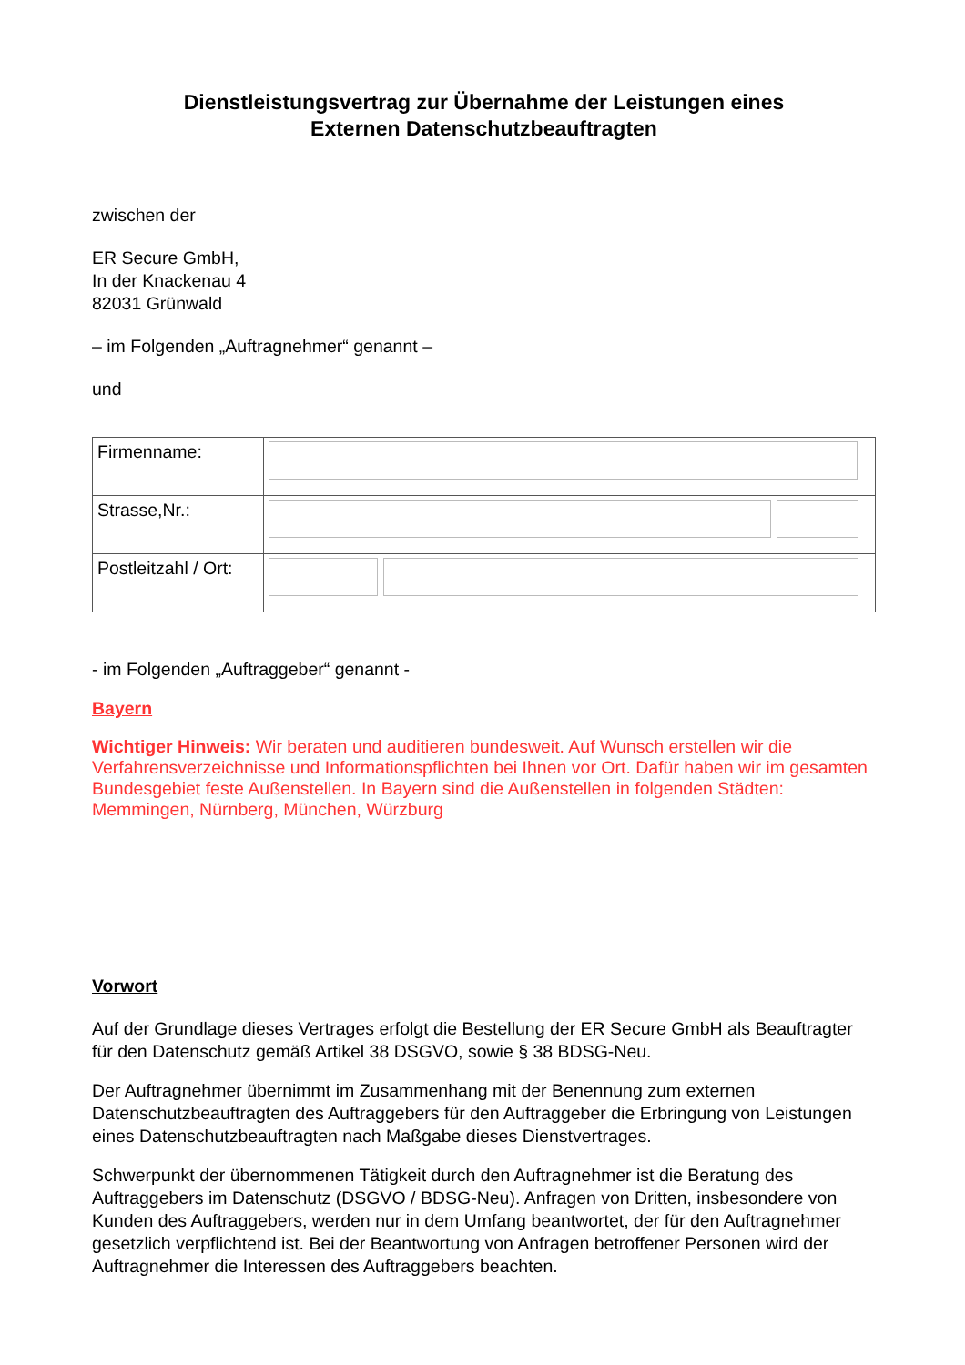Dienstleistungsvertrag zur Übernahme der Leistungen eines
Externen Datenschutzbeauftragten
zwischen der
ER Secure GmbH,
In der Knackenau 4
82031 Grünwald
– im Folgenden „Auftragnehmer“ genannt –
und
| Firmenname: | |
| Strasse,Nr.: | |
| Postleitzahl / Ort: | |
- im Folgenden „Auftraggeber“ genannt -
Bayern
Wichtiger Hinweis: Wir beraten und auditieren bundesweit. Auf Wunsch erstellen wir die Verfahrensverzeichnisse und Informationspflichten bei Ihnen vor Ort. Dafür haben wir im gesamten Bundesgebiet feste Außenstellen. In Bayern sind die Außenstellen in folgenden Städten: Memmingen, Nürnberg, München, Würzburg
Vorwort
Auf der Grundlage dieses Vertrages erfolgt die Bestellung der ER Secure GmbH als Beauftragter für den Datenschutz gemäß Artikel 38 DSGVO, sowie § 38 BDSG-Neu.
Der Auftragnehmer übernimmt im Zusammenhang mit der Benennung zum externen Datenschutzbeauftragten des Auftraggebers für den Auftraggeber die Erbringung von Leistungen eines Datenschutzbeauftragten nach Maßgabe dieses Dienstvertrages.
Schwerpunkt der übernommenen Tätigkeit durch den Auftragnehmer ist die Beratung des Auftraggebers im Datenschutz (DSGVO / BDSG-Neu). Anfragen von Dritten, insbesondere von Kunden des Auftraggebers, werden nur in dem Umfang beantwortet, der für den Auftragnehmer gesetzlich verpflichtend ist. Bei der Beantwortung von Anfragen betroffener Personen wird der Auftragnehmer die Interessen des Auftraggebers beachten.